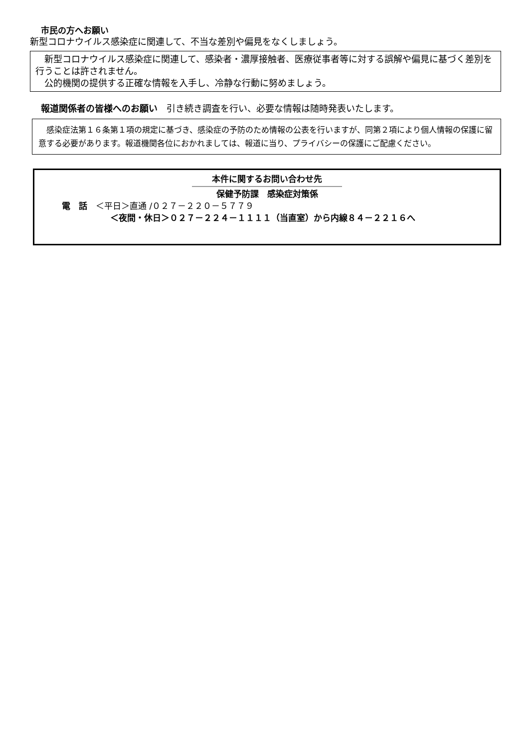市民の方へお願い
新型コロナウイルス感染症に関連して、不当な差別や偏見をなくしましょう。
　新型コロナウイルス感染症に関連して、感染者・濃厚接触者、医療従事者等に対する誤解や偏見に基づく差別を行うことは許されません。
　公的機関の提供する正確な情報を入手し、冷静な行動に努めましょう。
報道関係者の皆様へのお願い　引き続き調査を行い、必要な情報は随時発表いたします。
　感染症法第１６条第１項の規定に基づき、感染症の予防のため情報の公表を行いますが、同第２項により個人情報の保護に留意する必要があります。報道機関各位におかれましては、報道に当り、プライバシーの保護にご配慮ください。
本件に関するお問い合わせ先
保健予防課　感染症対策係
電　話　＜平日＞直通 /０２７－２２０－５７７９
＜夜間・休日＞０２７－２２４－１１１１（当直室）から内線８４－２２１６へ